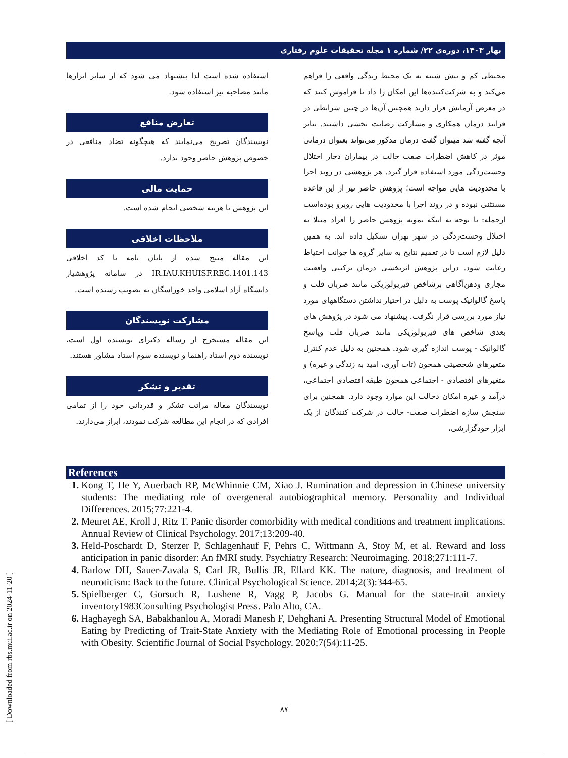بهار ۱۴۰۳، دوره‌ی ۲۲/ شماره ۱ مجله تحقیقات علوم رفتاری
محیطی کم و بیش شبیه به یک محیط زندگی واقعی را فراهم می‌کند و به شرکت‌کننده‌ها این امکان را داد تا فراموش کنند که در معرض آزمایش قرار دارند همچنین آن‌ها در چنین شرایطی در فرایند درمان همکاری و مشارکت رضایت بخشی داشتند. بنابر آنچه گفته شد میتوان گفت درمان مذکور می‌تواند بعنوان درمانی موثر در کاهش اضطراب صفت حالت در بیماران دچار اختلال وحشت‌زدگی مورد استفاده قرار گیرد. هر پژوهشی در روند اجرا با محدودیت هایی مواجه است؛ پژوهش حاضر نیز از این قاعده مستثنی نبوده و در روند اجرا با محدودیت هایی روبرو بوده‌است ازجمله: با توجه به اینکه نمونه پژوهش حاضر را افراد مبتلا به اختلال وحشت‌زدگی در شهر تهران تشکیل داده اند. به همین دلیل لازم است تا در تعمیم نتایج به سایر گروه ها جوانب احتیاط رعایت شود. دراین پژوهش اثربخشی درمان ترکیبی واقعیت مجازی وذهن‌آگاهی برشاخص فیزیولوژیکی مانند ضربان قلب و پاسخ گالوانیک پوست به دلیل در اختیار نداشتن دستگاههای مورد نیاز مورد بررسی قرار نگرفت. پیشنهاد می شود در پژوهش های بعدی شاخص های فیزیولوژیکی مانند ضربان قلب وپاسخ گالوانیک - پوست اندازه گیری شود. همچنین به دلیل عدم کنترل متغیرهای شخصیتی همچون (تاب آوری، امید به زندگی و غیره) و متغیرهای اقتصادی - اجتماعی همچون طبقه اقتصادی اجتماعی، درآمد و غیره امکان دخالت این موارد وجود دارد. همچنین برای سنجش سازه اضطراب صفت- حالت در شرکت کنندگان از یک ابزار خودگزارشی،
استفاده شده است لذا پیشنهاد می شود که از سایر ابزارها مانند مصاحبه نیز استفاده شود.
تعارض منافع
نویسندگان تصریح می‌نمایند که هیچگونه تضاد منافعی در خصوص پژوهش حاضر وجود ندارد.
حمایت مالی
این پژوهش با هزینه شخصی انجام شده است.
ملاحظات اخلاقی
این مقاله منتج شده از پایان نامه با کد اخلاقی IR.IAU.KHUISF.REC.1401.143 در سامانه پژوهشیار دانشگاه آزاد اسلامی واحد خوراسگان به تصویب رسیده است.
مشارکت نویسندگان
این مقاله مستخرج از رساله دکترای نویسنده اول است، نویسنده دوم استاد راهنما و نویسنده سوم استاد مشاور هستند.
تقدیر و تشکر
نویسندگان مقاله مراتب تشکر و قدردانی خود را از تمامی افرادی که در انجام این مطالعه شرکت نمودند، ابراز می‌دارند.
References
Kong T, He Y, Auerbach RP, McWhinnie CM, Xiao J. Rumination and depression in Chinese university students: The mediating role of overgeneral autobiographical memory. Personality and Individual Differences. 2015;77:221-4.
Meuret AE, Kroll J, Ritz T. Panic disorder comorbidity with medical conditions and treatment implications. Annual Review of Clinical Psychology. 2017;13:209-40.
Held-Poschardt D, Sterzer P, Schlagenhauf F, Pehrs C, Wittmann A, Stoy M, et al. Reward and loss anticipation in panic disorder: An fMRI study. Psychiatry Research: Neuroimaging. 2018;271:111-7.
Barlow DH, Sauer-Zavala S, Carl JR, Bullis JR, Ellard KK. The nature, diagnosis, and treatment of neuroticism: Back to the future. Clinical Psychological Science. 2014;2(3):344-65.
Spielberger C, Gorsuch R, Lushene R, Vagg P, Jacobs G. Manual for the state-trait anxiety inventory1983Consulting Psychologist Press. Palo Alto, CA.
Haghayegh SA, Babakhanlou A, Moradi Manesh F, Dehghani A. Presenting Structural Model of Emotional Eating by Predicting of Trait-State Anxiety with the Mediating Role of Emotional processing in People with Obesity. Scientific Journal of Social Psychology. 2020;7(54):11-25.
۸۷
[ Downloaded from rbs.mui.ac.ir on 2024-11-20 ]